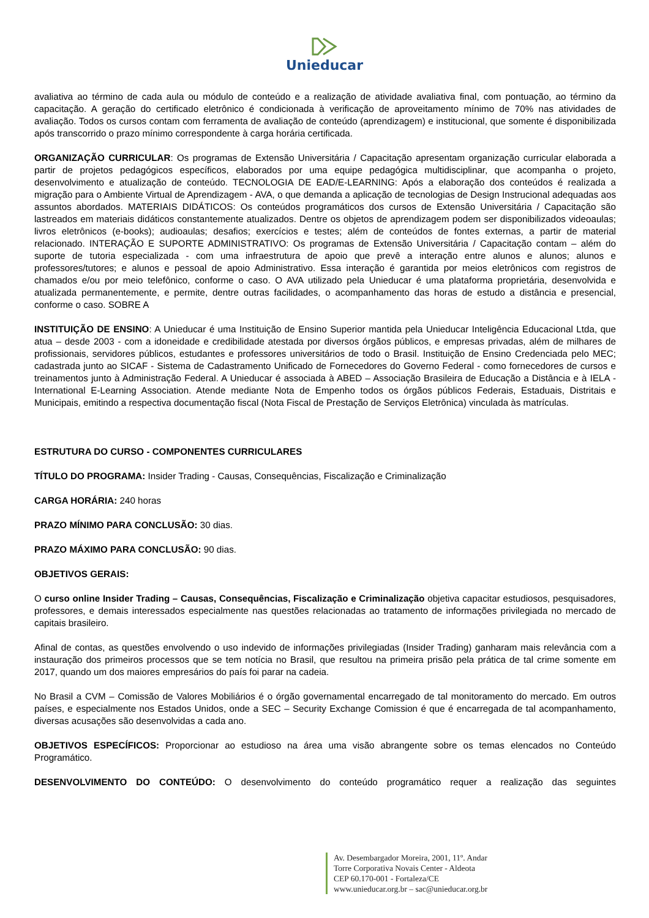Unieducar
avaliativa ao término de cada aula ou módulo de conteúdo e a realização de atividade avaliativa final, com pontuação, ao término da capacitação. A geração do certificado eletrônico é condicionada à verificação de aproveitamento mínimo de 70% nas atividades de avaliação. Todos os cursos contam com ferramenta de avaliação de conteúdo (aprendizagem) e institucional, que somente é disponibilizada após transcorrido o prazo mínimo correspondente à carga horária certificada.
ORGANIZAÇÃO CURRICULAR: Os programas de Extensão Universitária / Capacitação apresentam organização curricular elaborada a partir de projetos pedagógicos específicos, elaborados por uma equipe pedagógica multidisciplinar, que acompanha o projeto, desenvolvimento e atualização de conteúdo. TECNOLOGIA DE EAD/E-LEARNING: Após a elaboração dos conteúdos é realizada a migração para o Ambiente Virtual de Aprendizagem - AVA, o que demanda a aplicação de tecnologias de Design Instrucional adequadas aos assuntos abordados. MATERIAIS DIDÁTICOS: Os conteúdos programáticos dos cursos de Extensão Universitária / Capacitação são lastreados em materiais didáticos constantemente atualizados. Dentre os objetos de aprendizagem podem ser disponibilizados videoaulas; livros eletrônicos (e-books); audioaulas; desafios; exercícios e testes; além de conteúdos de fontes externas, a partir de material relacionado. INTERAÇÃO E SUPORTE ADMINISTRATIVO: Os programas de Extensão Universitária / Capacitação contam – além do suporte de tutoria especializada - com uma infraestrutura de apoio que prevê a interação entre alunos e alunos; alunos e professores/tutores; e alunos e pessoal de apoio Administrativo. Essa interação é garantida por meios eletrônicos com registros de chamados e/ou por meio telefônico, conforme o caso. O AVA utilizado pela Unieducar é uma plataforma proprietária, desenvolvida e atualizada permanentemente, e permite, dentre outras facilidades, o acompanhamento das horas de estudo a distância e presencial, conforme o caso. SOBRE A
INSTITUIÇÃO DE ENSINO: A Unieducar é uma Instituição de Ensino Superior mantida pela Unieducar Inteligência Educacional Ltda, que atua – desde 2003 - com a idoneidade e credibilidade atestada por diversos órgãos públicos, e empresas privadas, além de milhares de profissionais, servidores públicos, estudantes e professores universitários de todo o Brasil. Instituição de Ensino Credenciada pelo MEC; cadastrada junto ao SICAF - Sistema de Cadastramento Unificado de Fornecedores do Governo Federal - como fornecedores de cursos e treinamentos junto à Administração Federal. A Unieducar é associada à ABED – Associação Brasileira de Educação a Distância e à IELA - International E-Learning Association. Atende mediante Nota de Empenho todos os órgãos públicos Federais, Estaduais, Distritais e Municipais, emitindo a respectiva documentação fiscal (Nota Fiscal de Prestação de Serviços Eletrônica) vinculada às matrículas.
ESTRUTURA DO CURSO - COMPONENTES CURRICULARES
TÍTULO DO PROGRAMA: Insider Trading - Causas, Consequências, Fiscalização e Criminalização
CARGA HORÁRIA: 240 horas
PRAZO MÍNIMO PARA CONCLUSÃO: 30 dias.
PRAZO MÁXIMO PARA CONCLUSÃO: 90 dias.
OBJETIVOS GERAIS:
O curso online Insider Trading – Causas, Consequências, Fiscalização e Criminalização objetiva capacitar estudiosos, pesquisadores, professores, e demais interessados especialmente nas questões relacionadas ao tratamento de informações privilegiada no mercado de capitais brasileiro.
Afinal de contas, as questões envolvendo o uso indevido de informações privilegiadas (Insider Trading) ganharam mais relevância com a instauração dos primeiros processos que se tem notícia no Brasil, que resultou na primeira prisão pela prática de tal crime somente em 2017, quando um dos maiores empresários do país foi parar na cadeia.
No Brasil a CVM – Comissão de Valores Mobiliários é o órgão governamental encarregado de tal monitoramento do mercado. Em outros países, e especialmente nos Estados Unidos, onde a SEC – Security Exchange Comission é que é encarregada de tal acompanhamento, diversas acusações são desenvolvidas a cada ano.
OBJETIVOS ESPECÍFICOS: Proporcionar ao estudioso na área uma visão abrangente sobre os temas elencados no Conteúdo Programático.
DESENVOLVIMENTO DO CONTEÚDO: O desenvolvimento do conteúdo programático requer a realização das seguintes
Av. Desembargador Moreira, 2001, 11º. Andar
Torre Corporativa Novais Center - Aldeota
CEP 60.170-001 - Fortaleza/CE
www.unieducar.org.br – sac@unieducar.org.br